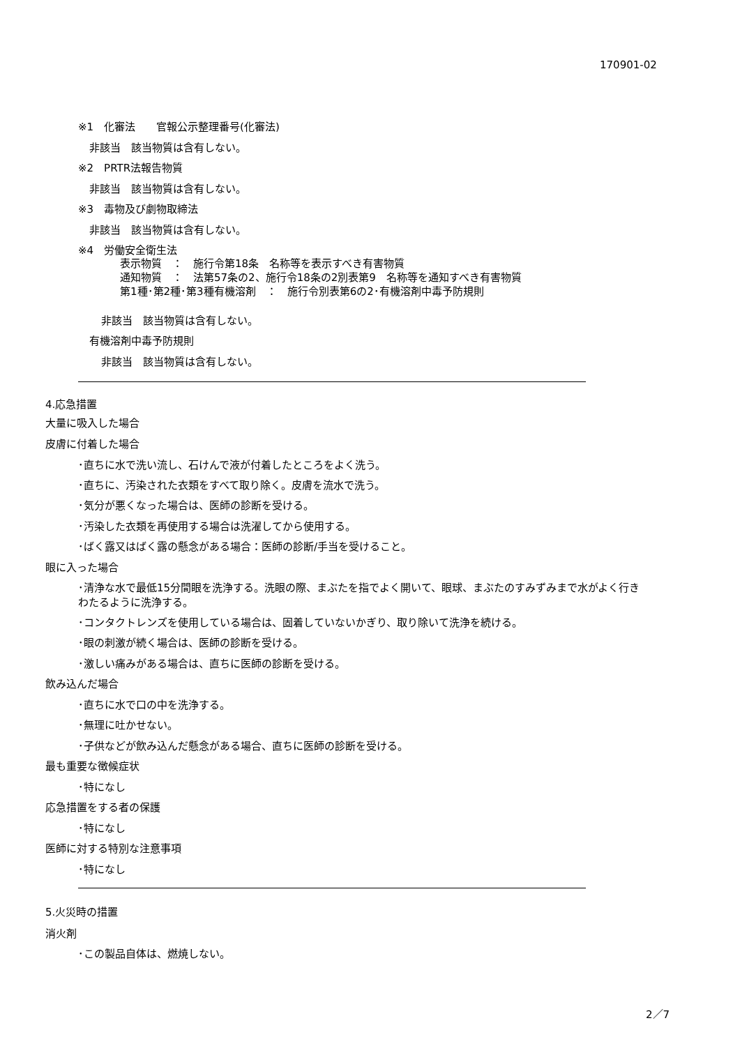170901-02
※1　化審法　　官報公示整理番号(化審法)
非該当　該当物質は含有しない。
※2　PRTR法報告物質
非該当　該当物質は含有しない。
※3　毒物及び劇物取締法
非該当　該当物質は含有しない。
※4　労働安全衛生法
表示物質　：　施行令第18条　名称等を表示すべき有害物質
通知物質　：　法第57条の2、施行令18条の2別表第9　名称等を通知すべき有害物質
第1種･第2種･第3種有機溶剤　：　施行令別表第6の2･有機溶剤中毒予防規則
非該当　該当物質は含有しない。
有機溶剤中毒予防規則
非該当　該当物質は含有しない。
4.応急措置
大量に吸入した場合
皮膚に付着した場合
･直ちに水で洗い流し、石けんで液が付着したところをよく洗う。
･直ちに、汚染された衣類をすべて取り除く。皮膚を流水で洗う。
･気分が悪くなった場合は、医師の診断を受ける。
･汚染した衣類を再使用する場合は洗濯してから使用する。
･ばく露又はばく露の懸念がある場合：医師の診断/手当を受けること。
眼に入った場合
･清浄な水で最低15分間眼を洗浄する。洗眼の際、まぶたを指でよく開いて、眼球、まぶたのすみずみまで水がよく行き
わたるように洗浄する。
･コンタクトレンズを使用している場合は、固着していないかぎり、取り除いて洗浄を続ける。
･眼の刺激が続く場合は、医師の診断を受ける。
･激しい痛みがある場合は、直ちに医師の診断を受ける。
飲み込んだ場合
･直ちに水で口の中を洗浄する。
･無理に吐かせない。
･子供などが飲み込んだ懸念がある場合、直ちに医師の診断を受ける。
最も重要な徴候症状
･特になし
応急措置をする者の保護
･特になし
医師に対する特別な注意事項
･特になし
5.火災時の措置
消火剤
･この製品自体は、燃焼しない。
2／7